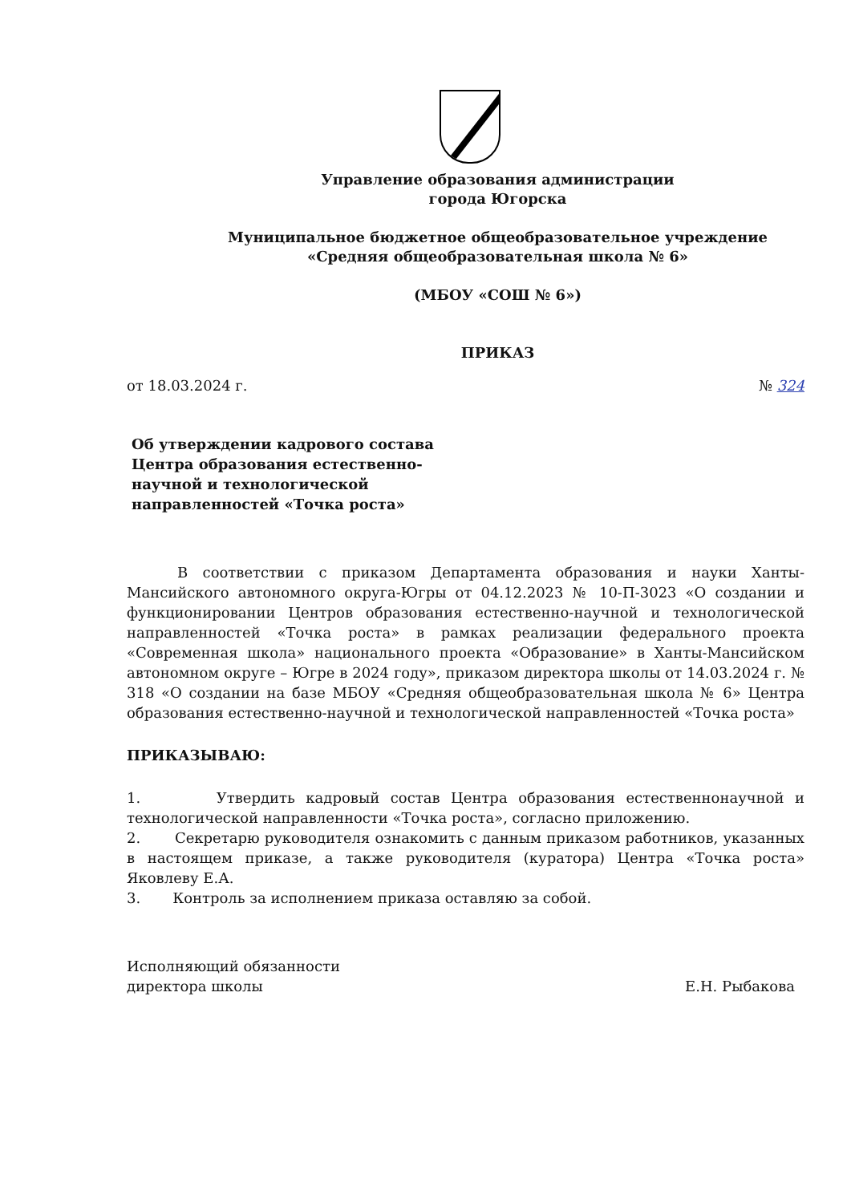Управление образования администрации
города Югорска
Муниципальное бюджетное общеобразовательное учреждение
«Средняя общеобразовательная школа № 6»
(МБОУ «СОШ № 6»)
ПРИКАЗ
от 18.03.2024 г. № 324
Об утверждении кадрового состава
Центра образования естественно-
научной и технологической
направленностей «Точка роста»
В соответствии с приказом Департамента образования и науки Ханты-Мансийского автономного округа-Югры от 04.12.2023 № 10-П-3023 «О создании и функционировании Центров образования естественно-научной и технологической направленностей «Точка роста» в рамках реализации федерального проекта «Современная школа» национального проекта «Образование» в Ханты-Мансийском автономном округе – Югре в 2024 году», приказом директора школы от 14.03.2024 г. № 318 «О создании на базе МБОУ «Средняя общеобразовательная школа № 6» Центра образования естественно-научной и технологической направленностей «Точка роста»
ПРИКАЗЫВАЮ:
1. Утвердить кадровый состав Центра образования естественнонаучной и технологической направленности «Точка роста», согласно приложению.
2. Секретарю руководителя ознакомить с данным приказом работников, указанных в настоящем приказе, а также руководителя (куратора) Центра «Точка роста» Яковлеву Е.А.
3. Контроль за исполнением приказа оставляю за собой.
Исполняющий обязанности
директора школы Е.Н. Рыбакова